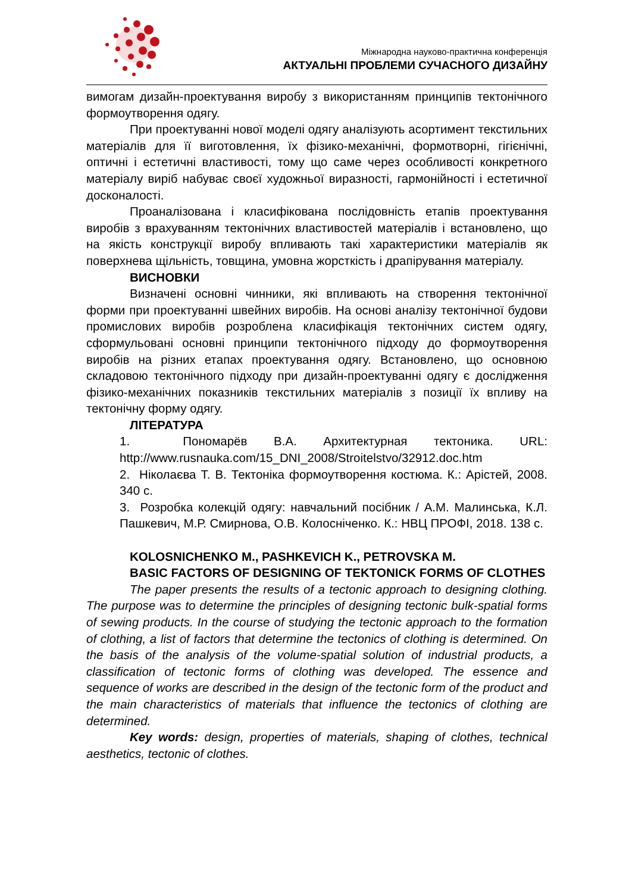Міжнародна науково-практична конференція
АКТУАЛЬНІ ПРОБЛЕМИ СУЧАСНОГО ДИЗАЙНУ
вимогам дизайн-проектування виробу з використанням принципів тектонічного формоутворення одягу.
При проектуванні нової моделі одягу аналізують асортимент текстильних матеріалів для її виготовлення, їх фізико-механічні, формотворні, гігієнічні, оптичні і естетичні властивості, тому що саме через особливості конкретного матеріалу виріб набуває своєї художньої виразності, гармонійності і естетичної досконалості.
Проаналізована і класифікована послідовність етапів проектування виробів з врахуванням тектонічних властивостей матеріалів і встановлено, що на якість конструкції виробу впливають такі характеристики матеріалів як поверхнева щільність, товщина, умовна жорсткість і драпірування матеріалу.
ВИСНОВКИ
Визначені основні чинники, які впливають на створення тектонічної форми при проектуванні швейних виробів. На основі аналізу тектонічної будови промислових виробів розроблена класифікація тектонічних систем одягу, сформульовані основні принципи тектонічного підходу до формоутворення виробів на різних етапах проектування одягу. Встановлено, що основною складовою тектонічного підходу при дизайн-проектуванні одягу є дослідження фізико-механічних показників текстильних матеріалів з позиції їх впливу на тектонічну форму одягу.
ЛІТЕРАТУРА
1. Пономарёв В.А. Архитектурная тектоника. URL: http://www.rusnauka.com/15_DNI_2008/Stroitelstvo/32912.doc.htm
2. Ніколаєва Т. В. Тектоніка формоутворення костюма. К.: Арістей, 2008. 340 с.
3. Розробка колекцій одягу: навчальний посібник / А.М. Малинська, К.Л. Пашкевич, М.Р. Смирнова, О.В. Колосніченко. К.: НВЦ ПРОФІ, 2018. 138 с.
KOLOSNICHENKO M., PASHKEVICH K., PETROVSKA M.
BASIC FACTORS OF DESIGNING OF TEKTONICK FORMS OF CLOTHES
The paper presents the results of a tectonic approach to designing clothing. The purpose was to determine the principles of designing tectonic bulk-spatial forms of sewing products. In the course of studying the tectonic approach to the formation of clothing, a list of factors that determine the tectonics of clothing is determined. On the basis of the analysis of the volume-spatial solution of industrial products, a classification of tectonic forms of clothing was developed. The essence and sequence of works are described in the design of the tectonic form of the product and the main characteristics of materials that influence the tectonics of clothing are determined.
Key words: design, properties of materials, shaping of clothes, technical aesthetics, tectonic of clothes.